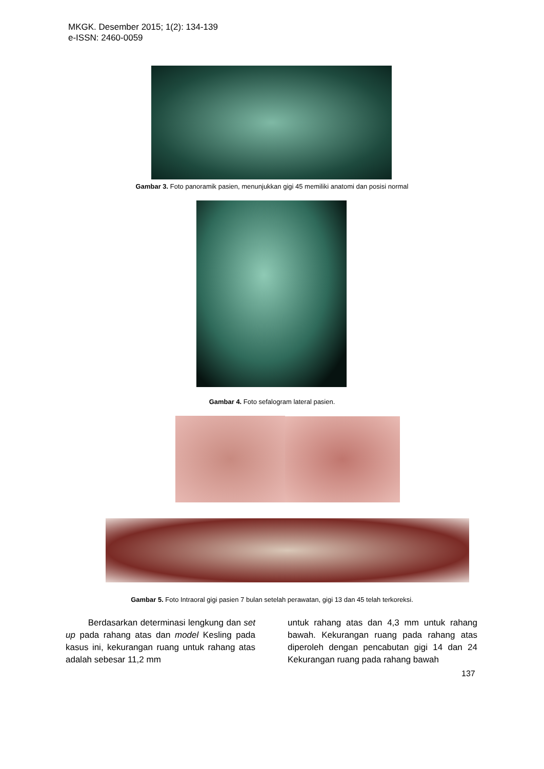MKGK. Desember 2015; 1(2): 134-139
e-ISSN: 2460-0059
Gambar 3. Foto panoramik pasien, menunjukkan gigi 45 memiliki anatomi dan posisi normal
Gambar 4. Foto sefalogram lateral pasien.
Gambar 5. Foto Intraoral gigi pasien 7 bulan setelah perawatan, gigi 13 dan 45 telah terkoreksi.
Berdasarkan determinasi lengkung dan set up pada rahang atas dan model Kesling pada kasus ini, kekurangan ruang untuk rahang atas adalah sebesar 11,2 mm
untuk rahang atas dan 4,3 mm untuk rahang bawah. Kekurangan ruang pada rahang atas diperoleh dengan pencabutan gigi 14 dan 24 Kekurangan ruang pada rahang bawah
137